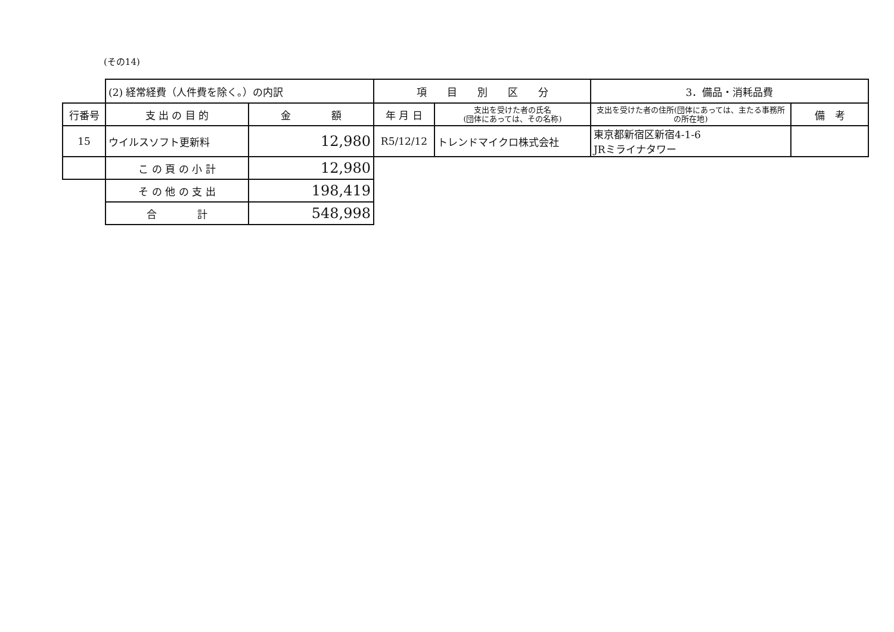(その14)
| | (2) 経常経費（人件費を除く。）の内訳 | | 項 目 別 区 分 | | 3．備品・消耗品費 | |
| 行番号 | 支 出 の 目 的 | 金 額 | 年 月 日 | 支出を受けた者の氏名 (団体にあっては、その名称) | 支出を受けた者の住所(団体にあっては、主たる事務所の所在地) | 備 考 |
| 15 | ウイルスソフト更新料 | 12,980 | R5/12/12 | トレンドマイクロ株式会社 | 東京都新宿区新宿4-1-6 JRミライナタワー | |
| | こ の 頁 の 小 計 | 12,980 | | | | |
| | そ の 他 の 支 出 | 198,419 | | | | |
| | 合 計 | 548,998 | | | | |